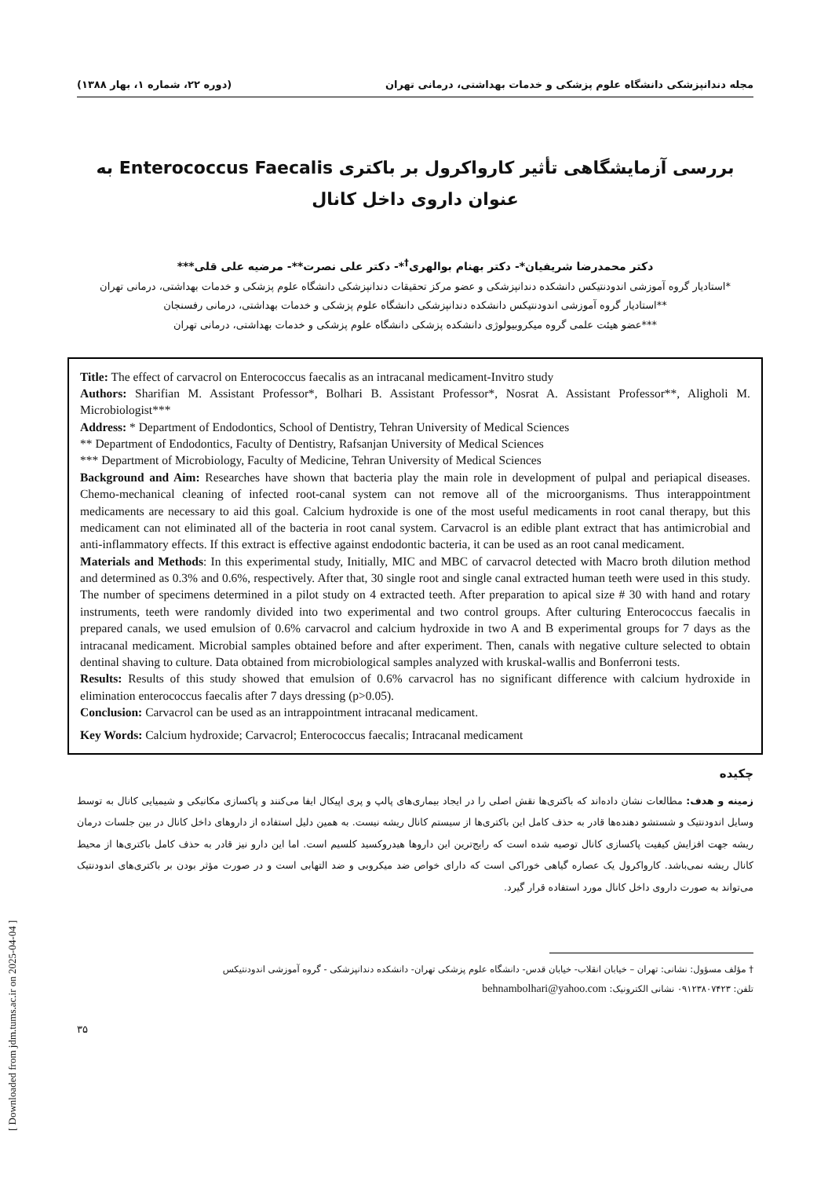[ Downloaded from jdm.tums.ac.ir on 2025-04-04 ]
مجله دندانپزشکی دانشگاه علوم پزشکی و خدمات بهداشتی، درمانی تهران (دوره ۲۲، شماره ۱، بهار ۱۳۸۸)
بررسی آزمایشگاهی تأثیر کارواکرول بر باکتری Enterococcus Faecalis به عنوان داروی داخل کانال
دکتر محمدرضا شریفیان*- دکتر بهنام بوالهری<sup>†</sup>*- دکتر علی نصرت**- مرضیه علی قلی***
*استادیار گروه آموزشی اندودنتیکس دانشکده دندانپزشکی و عضو مرکز تحقیقات دندانپزشکی دانشگاه علوم پزشکی و خدمات بهداشتی، درمانی تهران
**استادیار گروه آموزشی اندودنتیکس دانشکده دندانپزشکی دانشگاه علوم پزشکی و خدمات بهداشتی، درمانی رفسنجان
***عضو هیئت علمی گروه میکروبیولوژی دانشکده پزشکی دانشگاه علوم پزشکی و خدمات بهداشتی، درمانی تهران
Title: The effect of carvacrol on Enterococcus faecalis as an intracanal medicament-Invitro study
Authors: Sharifian M. Assistant Professor*, Bolhari B. Assistant Professor*, Nosrat A. Assistant Professor**, Aligholi M. Microbiologist***
Address: * Department of Endodontics, School of Dentistry, Tehran University of Medical Sciences
** Department of Endodontics, Faculty of Dentistry, Rafsanjan University of Medical Sciences
*** Department of Microbiology, Faculty of Medicine, Tehran University of Medical Sciences
Background and Aim: Researches have shown that bacteria play the main role in development of pulpal and periapical diseases. Chemo-mechanical cleaning of infected root-canal system can not remove all of the microorganisms. Thus interappointment medicaments are necessary to aid this goal. Calcium hydroxide is one of the most useful medicaments in root canal therapy, but this medicament can not eliminated all of the bacteria in root canal system. Carvacrol is an edible plant extract that has antimicrobial and anti-inflammatory effects. If this extract is effective against endodontic bacteria, it can be used as an root canal medicament.
Materials and Methods: In this experimental study, Initially, MIC and MBC of carvacrol detected with Macro broth dilution method and determined as 0.3% and 0.6%, respectively. After that, 30 single root and single canal extracted human teeth were used in this study. The number of specimens determined in a pilot study on 4 extracted teeth. After preparation to apical size # 30 with hand and rotary instruments, teeth were randomly divided into two experimental and two control groups. After culturing Enterococcus faecalis in prepared canals, we used emulsion of 0.6% carvacrol and calcium hydroxide in two A and B experimental groups for 7 days as the intracanal medicament. Microbial samples obtained before and after experiment. Then, canals with negative culture selected to obtain dentinal shaving to culture. Data obtained from microbiological samples analyzed with kruskal-wallis and Bonferroni tests.
Results: Results of this study showed that emulsion of 0.6% carvacrol has no significant difference with calcium hydroxide in elimination enterococcus faecalis after 7 days dressing (p>0.05).
Conclusion: Carvacrol can be used as an intrappointment intracanal medicament.
Key Words: Calcium hydroxide; Carvacrol; Enterococcus faecalis; Intracanal medicament
چکیده
زمینه و هدف: مطالعات نشان داده‌اند که باکتری‌ها نقش اصلی را در ایجاد بیماری‌های پالپ و پری اپیکال ایفا می‌کنند و پاکسازی مکانیکی و شیمیایی کانال به توسط وسایل اندودنتیک و شستشو دهنده‌ها قادر به حذف کامل این باکتری‌ها از سیستم کانال ریشه نیست. به همین دلیل استفاده از داروهای داخل کانال در بین جلسات درمان ریشه جهت افزایش کیفیت پاکسازی کانال توصیه شده است که رایج‌ترین این داروها هیدروکسید کلسیم است. اما این دارو نیز قادر به حذف کامل باکتری‌ها از محیط کانال ریشه نمی‌باشد. کارواکرول یک عصاره گیاهی خوراکی است که دارای خواص ضد میکروبی و ضد التهابی است و در صورت مؤثر بودن بر باکتری‌های اندودنتیک می‌تواند به صورت داروی داخل کانال مورد استفاده قرار گیرد.
† مؤلف مسؤول: نشانی: تهران – خیابان انقلاب- خیابان قدس- دانشگاه علوم پزشکی تهران- دانشکده دندانپزشکی - گروه آموزشی اندودنتیکس
تلفن: ۰۹۱۲۳۸۰۷۴۲۳ نشانی الکترونیک: behnambolhari@yahoo.com
۳۵